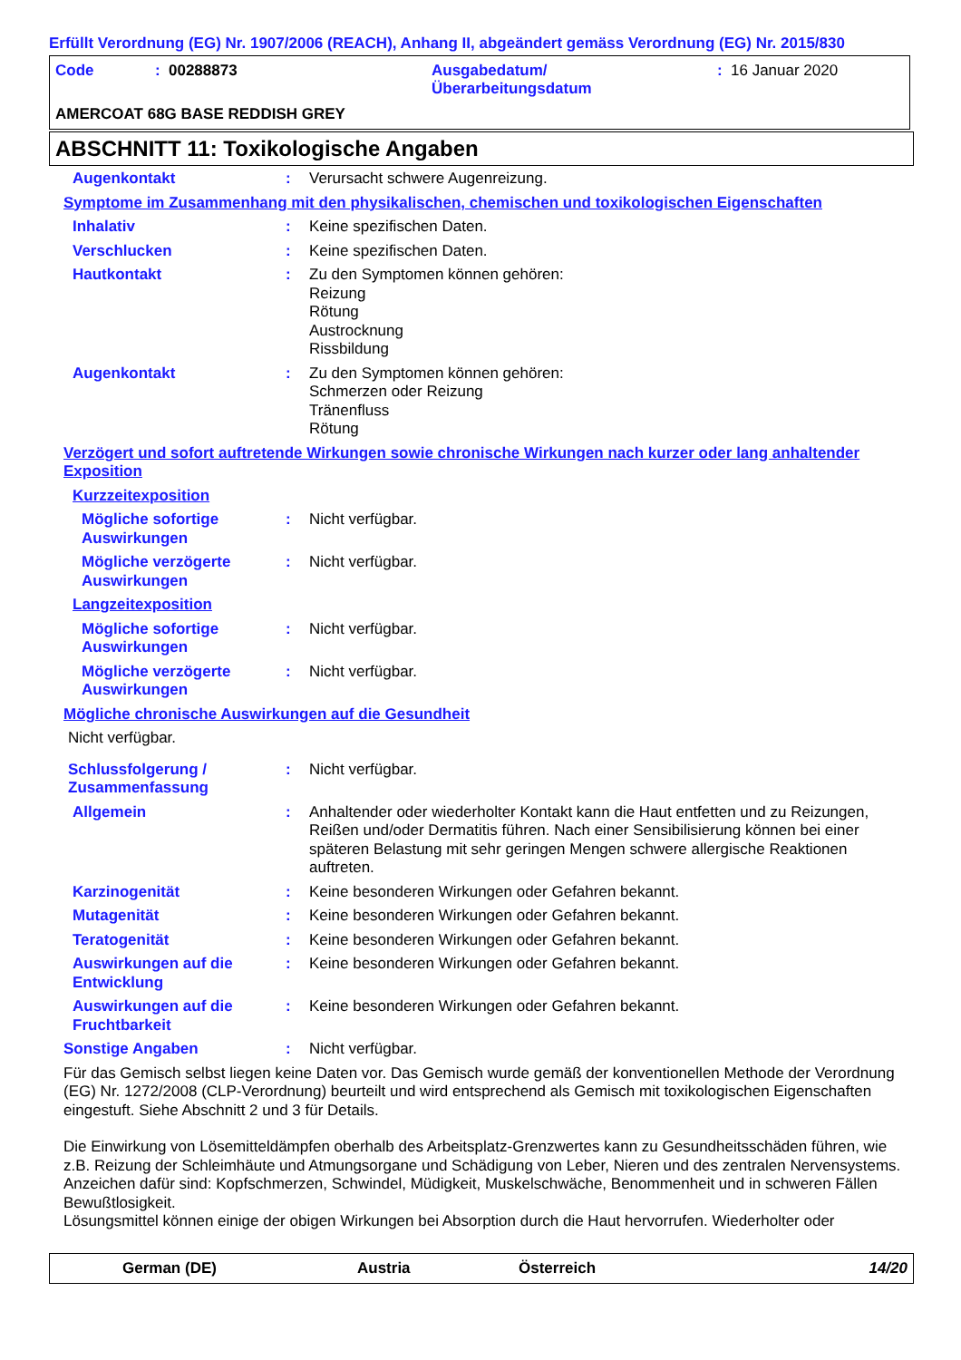Erfüllt Verordnung (EG) Nr. 1907/2006 (REACH), Anhang II, abgeändert gemäss Verordnung (EG) Nr. 2015/830
Code: 00288873 Ausgabedatum/
Überarbeitungsdatum: 16 Januar 2020
AMERCOAT 68G BASE REDDISH GREY
ABSCHNITT 11: Toxikologische Angaben
Augenkontakt: Verursacht schwere Augenreizung.
Symptome im Zusammenhang mit den physikalischen, chemischen und toxikologischen Eigenschaften
Inhalativ: Keine spezifischen Daten.
Verschlucken: Keine spezifischen Daten.
Hautkontakt: Zu den Symptomen können gehören:
Reizung
Rötung
Austrocknung
Rissbildung
Augenkontakt: Zu den Symptomen können gehören:
Schmerzen oder Reizung
Tränenfluss
Rötung
Verzögert und sofort auftretende Wirkungen sowie chronische Wirkungen nach kurzer oder lang anhaltender Exposition
Kurzzeitexposition
Mögliche sofortige Auswirkungen: Nicht verfügbar.
Mögliche verzögerte Auswirkungen: Nicht verfügbar.
Langzeitexposition
Mögliche sofortige Auswirkungen: Nicht verfügbar.
Mögliche verzögerte Auswirkungen: Nicht verfügbar.
Mögliche chronische Auswirkungen auf die Gesundheit
Nicht verfügbar.
Schlussfolgerung / Zusammenfassung: Nicht verfügbar.
Allgemein: Anhaltender oder wiederholter Kontakt kann die Haut entfetten und zu Reizungen, Reißen und/oder Dermatitis führen. Nach einer Sensibilisierung können bei einer späteren Belastung mit sehr geringen Mengen schwere allergische Reaktionen auftreten.
Karzinogenität: Keine besonderen Wirkungen oder Gefahren bekannt.
Mutagenität: Keine besonderen Wirkungen oder Gefahren bekannt.
Teratogenität: Keine besonderen Wirkungen oder Gefahren bekannt.
Auswirkungen auf die Entwicklung: Keine besonderen Wirkungen oder Gefahren bekannt.
Auswirkungen auf die Fruchtbarkeit: Keine besonderen Wirkungen oder Gefahren bekannt.
Sonstige Angaben: Nicht verfügbar.
Für das Gemisch selbst liegen keine Daten vor. Das Gemisch wurde gemäß der konventionellen Methode der Verordnung (EG) Nr. 1272/2008 (CLP-Verordnung) beurteilt und wird entsprechend als Gemisch mit toxikologischen Eigenschaften eingestuft. Siehe Abschnitt 2 und 3 für Details.
Die Einwirkung von Lösemitteldämpfen oberhalb des Arbeitsplatz-Grenzwertes kann zu Gesundheitsschäden führen, wie z.B. Reizung der Schleimhäute und Atmungsorgane und Schädigung von Leber, Nieren und des zentralen Nervensystems. Anzeichen dafür sind: Kopfschmerzen, Schwindel, Müdigkeit, Muskelschwäche, Benommenheit und in schweren Fällen Bewußtlosigkeit.
Lösungsmittel können einige der obigen Wirkungen bei Absorption durch die Haut hervorrufen. Wiederholter oder
German (DE) Austria Österreich 14/20